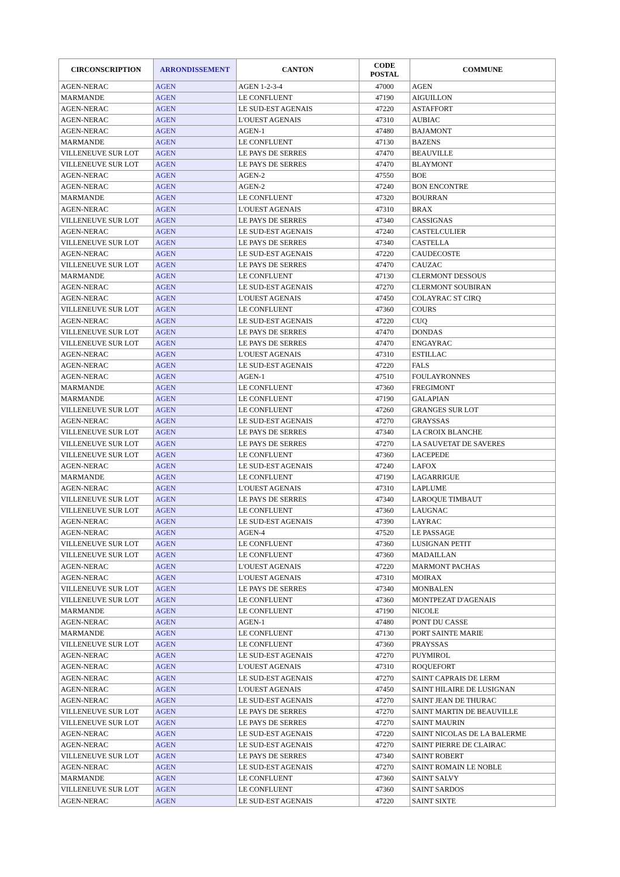| CIRCONSCRIPTION | ARRONDISSEMENT | CANTON | CODE POSTAL | COMMUNE |
| --- | --- | --- | --- | --- |
| AGEN-NERAC | AGEN | AGEN 1-2-3-4 | 47000 | AGEN |
| MARMANDE | AGEN | LE CONFLUENT | 47190 | AIGUILLON |
| AGEN-NERAC | AGEN | LE SUD-EST AGENAIS | 47220 | ASTAFFORT |
| AGEN-NERAC | AGEN | L'OUEST AGENAIS | 47310 | AUBIAC |
| AGEN-NERAC | AGEN | AGEN-1 | 47480 | BAJAMONT |
| MARMANDE | AGEN | LE CONFLUENT | 47130 | BAZENS |
| VILLENEUVE SUR LOT | AGEN | LE PAYS DE SERRES | 47470 | BEAUVILLE |
| VILLENEUVE SUR LOT | AGEN | LE PAYS DE SERRES | 47470 | BLAYMONT |
| AGEN-NERAC | AGEN | AGEN-2 | 47550 | BOE |
| AGEN-NERAC | AGEN | AGEN-2 | 47240 | BON ENCONTRE |
| MARMANDE | AGEN | LE CONFLUENT | 47320 | BOURRAN |
| AGEN-NERAC | AGEN | L'OUEST AGENAIS | 47310 | BRAX |
| VILLENEUVE SUR LOT | AGEN | LE PAYS DE SERRES | 47340 | CASSIGNAS |
| AGEN-NERAC | AGEN | LE SUD-EST AGENAIS | 47240 | CASTELCULIER |
| VILLENEUVE SUR LOT | AGEN | LE PAYS DE SERRES | 47340 | CASTELLA |
| AGEN-NERAC | AGEN | LE SUD-EST AGENAIS | 47220 | CAUDECOSTE |
| VILLENEUVE SUR LOT | AGEN | LE PAYS DE SERRES | 47470 | CAUZAC |
| MARMANDE | AGEN | LE CONFLUENT | 47130 | CLERMONT DESSOUS |
| AGEN-NERAC | AGEN | LE SUD-EST AGENAIS | 47270 | CLERMONT SOUBIRAN |
| AGEN-NERAC | AGEN | L'OUEST AGENAIS | 47450 | COLAYRAC ST CIRQ |
| VILLENEUVE SUR LOT | AGEN | LE CONFLUENT | 47360 | COURS |
| AGEN-NERAC | AGEN | LE SUD-EST AGENAIS | 47220 | CUQ |
| VILLENEUVE SUR LOT | AGEN | LE PAYS DE SERRES | 47470 | DONDAS |
| VILLENEUVE SUR LOT | AGEN | LE PAYS DE SERRES | 47470 | ENGAYRAC |
| AGEN-NERAC | AGEN | L'OUEST AGENAIS | 47310 | ESTILLAC |
| AGEN-NERAC | AGEN | LE SUD-EST AGENAIS | 47220 | FALS |
| AGEN-NERAC | AGEN | AGEN-1 | 47510 | FOULAYRONNES |
| MARMANDE | AGEN | LE CONFLUENT | 47360 | FREGIMONT |
| MARMANDE | AGEN | LE CONFLUENT | 47190 | GALAPIAN |
| VILLENEUVE SUR LOT | AGEN | LE CONFLUENT | 47260 | GRANGES SUR LOT |
| AGEN-NERAC | AGEN | LE SUD-EST AGENAIS | 47270 | GRAYSSAS |
| VILLENEUVE SUR LOT | AGEN | LE PAYS DE SERRES | 47340 | LA CROIX BLANCHE |
| VILLENEUVE SUR LOT | AGEN | LE PAYS DE SERRES | 47270 | LA SAUVETAT DE SAVERES |
| VILLENEUVE SUR LOT | AGEN | LE CONFLUENT | 47360 | LACEPEDE |
| AGEN-NERAC | AGEN | LE SUD-EST AGENAIS | 47240 | LAFOX |
| MARMANDE | AGEN | LE CONFLUENT | 47190 | LAGARRIGUE |
| AGEN-NERAC | AGEN | L'OUEST AGENAIS | 47310 | LAPLUME |
| VILLENEUVE SUR LOT | AGEN | LE PAYS DE SERRES | 47340 | LAROQUE TIMBAUT |
| VILLENEUVE SUR LOT | AGEN | LE CONFLUENT | 47360 | LAUGNAC |
| AGEN-NERAC | AGEN | LE SUD-EST AGENAIS | 47390 | LAYRAC |
| AGEN-NERAC | AGEN | AGEN-4 | 47520 | LE PASSAGE |
| VILLENEUVE SUR LOT | AGEN | LE CONFLUENT | 47360 | LUSIGNAN PETIT |
| VILLENEUVE SUR LOT | AGEN | LE CONFLUENT | 47360 | MADAILLAN |
| AGEN-NERAC | AGEN | L'OUEST AGENAIS | 47220 | MARMONT PACHAS |
| AGEN-NERAC | AGEN | L'OUEST AGENAIS | 47310 | MOIRAX |
| VILLENEUVE SUR LOT | AGEN | LE PAYS DE SERRES | 47340 | MONBALEN |
| VILLENEUVE SUR LOT | AGEN | LE CONFLUENT | 47360 | MONTPEZAT D'AGENAIS |
| MARMANDE | AGEN | LE CONFLUENT | 47190 | NICOLE |
| AGEN-NERAC | AGEN | AGEN-1 | 47480 | PONT DU CASSE |
| MARMANDE | AGEN | LE CONFLUENT | 47130 | PORT SAINTE MARIE |
| VILLENEUVE SUR LOT | AGEN | LE CONFLUENT | 47360 | PRAYSSAS |
| AGEN-NERAC | AGEN | LE SUD-EST AGENAIS | 47270 | PUYMIROL |
| AGEN-NERAC | AGEN | L'OUEST AGENAIS | 47310 | ROQUEFORT |
| AGEN-NERAC | AGEN | LE SUD-EST AGENAIS | 47270 | SAINT CAPRAIS DE LERM |
| AGEN-NERAC | AGEN | L'OUEST AGENAIS | 47450 | SAINT HILAIRE DE LUSIGNAN |
| AGEN-NERAC | AGEN | LE SUD-EST AGENAIS | 47270 | SAINT JEAN DE THURAC |
| VILLENEUVE SUR LOT | AGEN | LE PAYS DE SERRES | 47270 | SAINT MARTIN DE BEAUVILLE |
| VILLENEUVE SUR LOT | AGEN | LE PAYS DE SERRES | 47270 | SAINT MAURIN |
| AGEN-NERAC | AGEN | LE SUD-EST AGENAIS | 47220 | SAINT NICOLAS DE LA BALERME |
| AGEN-NERAC | AGEN | LE SUD-EST AGENAIS | 47270 | SAINT PIERRE DE CLAIRAC |
| VILLENEUVE SUR LOT | AGEN | LE PAYS DE SERRES | 47340 | SAINT ROBERT |
| AGEN-NERAC | AGEN | LE SUD-EST AGENAIS | 47270 | SAINT ROMAIN LE NOBLE |
| MARMANDE | AGEN | LE CONFLUENT | 47360 | SAINT SALVY |
| VILLENEUVE SUR LOT | AGEN | LE CONFLUENT | 47360 | SAINT SARDOS |
| AGEN-NERAC | AGEN | LE SUD-EST AGENAIS | 47220 | SAINT SIXTE |